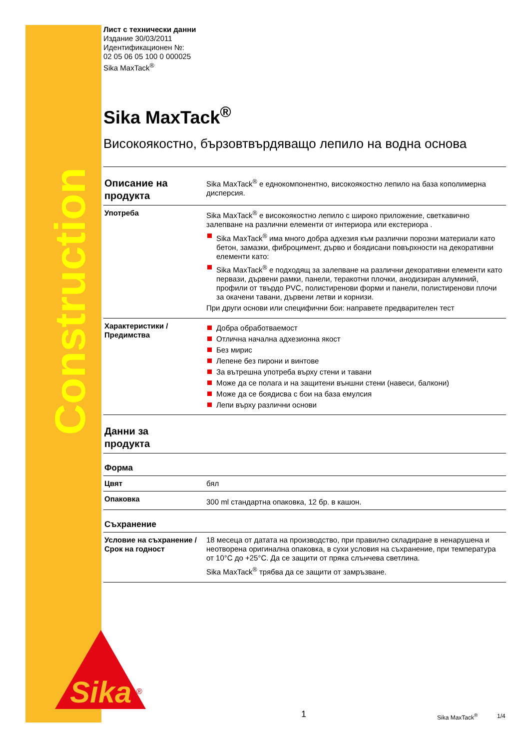Construction
Sika
®
Лист с технически данни
Издание 30/03/2011
Идентификационен №:
02 05 06 05 100 0 000025
Sika MaxTack<sup>®</sup>
Sika MaxTack<sup>®</sup>
Високоякостно, бързовтвърдяващо лепило на водна основа
| Описание на продукта | Sika MaxTack<sup>®</sup> е еднокомпонентно, високоякостно лепило на база кополимерна дисперсия. |
| Употреба | Sika MaxTack<sup>®</sup> е високоякостно лепило с широко приложение, светкавично залепване на различни елементи от интериора или екстериора . Sika MaxTack<sup>®</sup> има много добра адхезия към различни порозни материали като бетон, замазки, фиброцимент, дърво и боядисани повърхности на декоративни елементи като: Sika MaxTack<sup>®</sup> е подходящ за залепване на различни декоративни елементи като первази, дървени рамки, панели, теракотни плочки, анодизиран алуминий, профили от твърдо PVC, полистиренови форми и панели, полистиренови плочи за окачени тавани, дървени летви и корнизи. При други основи или специфични бои: направете предварителен тест |
| Характеристики / Предимства | Добра обработваемост Отлична начална адхезионна якост Без мирис Лепене без пирони и винтове За вътрешна употреба върху стени и тавани Може да се полага и на защитени външни стени (навеси, балкони) Може да се боядисва с бои на база емулсия Лепи върху различни основи |
| Данни за продукта | |
| Форма | |
| Цвят | бял |
| Опаковка | 300 ml стандартна опаковка, 12 бр. в кашон. |
| Съхранение | |
| Условие на съхранение / Срок на годност | 18 месеца от датата на производство, при правилно складиране в ненарушена и неотворена оригинална опаковка, в сухи условия на съхранение, при температура от 10°C до +25°C. Да се защити от пряка слънчева светлина. Sika MaxTack<sup>®</sup> трябва да се защити от замръзване. |
1 Sika MaxTack<sup>®</sup> 1/4